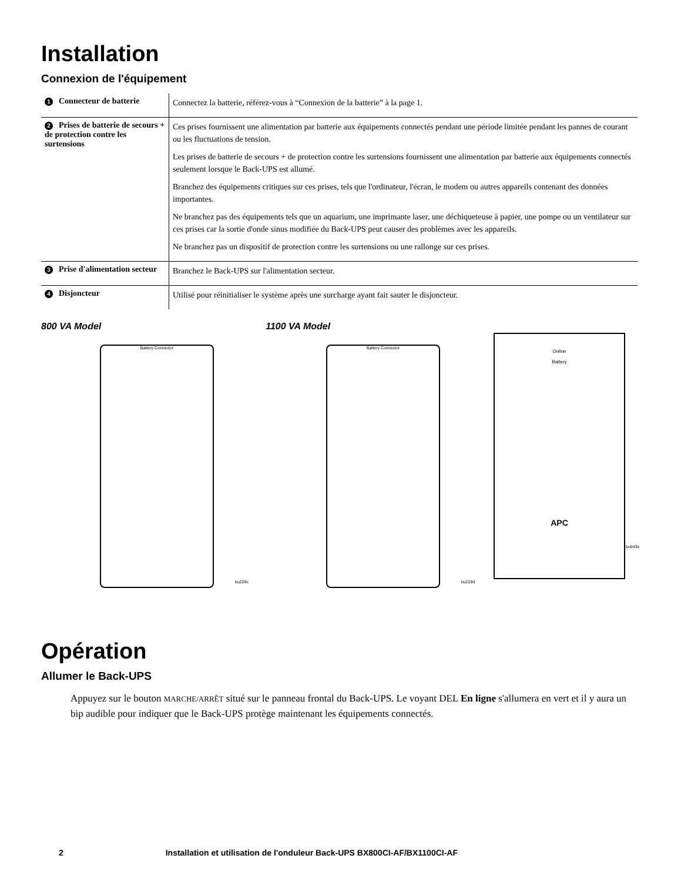Installation
Connexion de l'équipement
| 1 Connecteur de batterie | Connectez la batterie, référez-vous à “Connexion de la batterie” à la page 1. |
| 2 Prises de batterie de secours + de protection contre les surtensions | Ces prises fournissent une alimentation par batterie aux équipements connectés pendant une période limitée pendant les pannes de courant ou les fluctuations de tension. Les prises de batterie de secours + de protection contre les surtensions fournissent une alimentation par batterie aux équipements connectés seulement lorsque le Back-UPS est allumé. Branchez des équipements critiques sur ces prises, tels que l'ordinateur, l'écran, le modem ou autres appareils contenant des données importantes. Ne branchez pas des équipements tels que un aquarium, une imprimante laser, une déchiqueteuse à papier, une pompe ou un ventilateur sur ces prises car la sortie d'onde sinus modifiée du Back-UPS peut causer des problèmes avec les appareils. Ne branchez pas un dispositif de protection contre les surtensions ou une rallonge sur ces prises. |
| 3 Prise d'alimentation secteur | Branchez le Back-UPS sur l'alimentation secteur. |
| 4 Disjoncteur | Utilisé pour réinitialiser le système après une surcharge ayant fait sauter le disjoncteur. |
800 VA Model 1100 VA Model
Battery Connector Battery Connector
Online
Battery
APC
bu229c bu229d
bu043e
Opération
Allumer le Back-UPS
Appuyez sur le bouton MARCHE/ARRÊT situé sur le panneau frontal du Back-UPS. Le voyant DEL En ligne s'allumera en vert et il y aura un bip audible pour indiquer que le Back-UPS protège maintenant les équipements connectés.
2 Installation et utilisation de l'onduleur Back-UPS BX800CI-AF/BX1100CI-AF